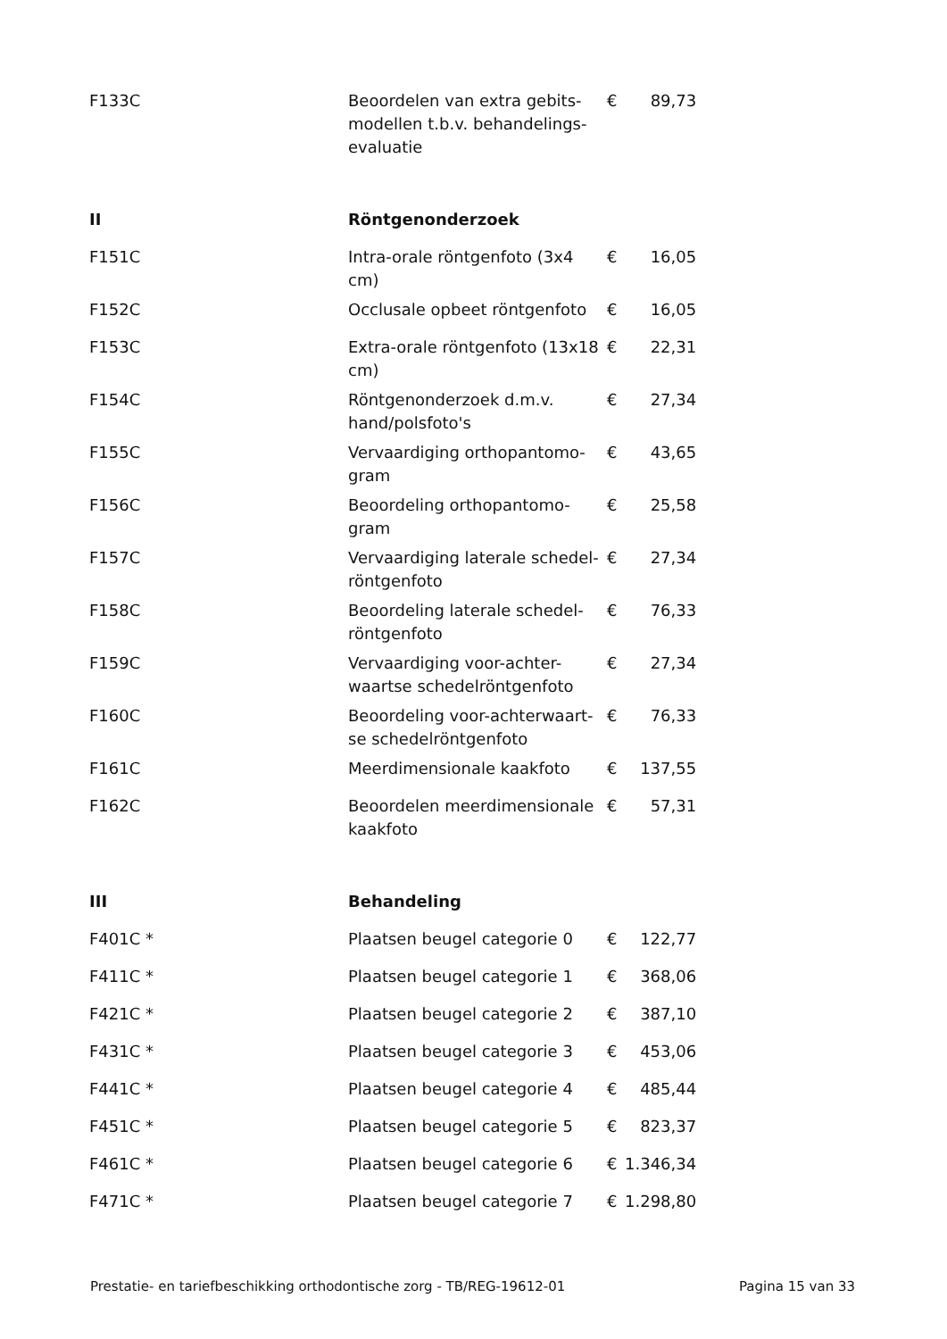| F133C | Beoordelen van extra gebits-modellen t.b.v. behandelings-evaluatie | € | 89,73 |
| II | Röntgenonderzoek | | |
| F151C | Intra-orale röntgenfoto (3x4 cm) | € | 16,05 |
| F152C | Occlusale opbeet röntgenfoto | € | 16,05 |
| F153C | Extra-orale röntgenfoto (13x18 cm) | € | 22,31 |
| F154C | Röntgenonderzoek d.m.v. hand/polsfoto's | € | 27,34 |
| F155C | Vervaardiging orthopantomo-gram | € | 43,65 |
| F156C | Beoordeling orthopantomo-gram | € | 25,58 |
| F157C | Vervaardiging laterale schedel-röntgenfoto | € | 27,34 |
| F158C | Beoordeling laterale schedel-röntgenfoto | € | 76,33 |
| F159C | Vervaardiging voor-achter-waartse schedelröntgenfoto | € | 27,34 |
| F160C | Beoordeling voor-achterwaart-se schedelröntgenfoto | € | 76,33 |
| F161C | Meerdimensionale kaakfoto | € | 137,55 |
| F162C | Beoordelen meerdimensionale kaakfoto | € | 57,31 |
| III | Behandeling | | |
| F401C * | Plaatsen beugel categorie 0 | € | 122,77 |
| F411C * | Plaatsen beugel categorie 1 | € | 368,06 |
| F421C * | Plaatsen beugel categorie 2 | € | 387,10 |
| F431C * | Plaatsen beugel categorie 3 | € | 453,06 |
| F441C * | Plaatsen beugel categorie 4 | € | 485,44 |
| F451C * | Plaatsen beugel categorie 5 | € | 823,37 |
| F461C * | Plaatsen beugel categorie 6 | € | 1.346,34 |
| F471C * | Plaatsen beugel categorie 7 | € | 1.298,80 |
Prestatie- en tariefbeschikking orthodontische zorg - TB/REG-19612-01 Pagina 15 van 33